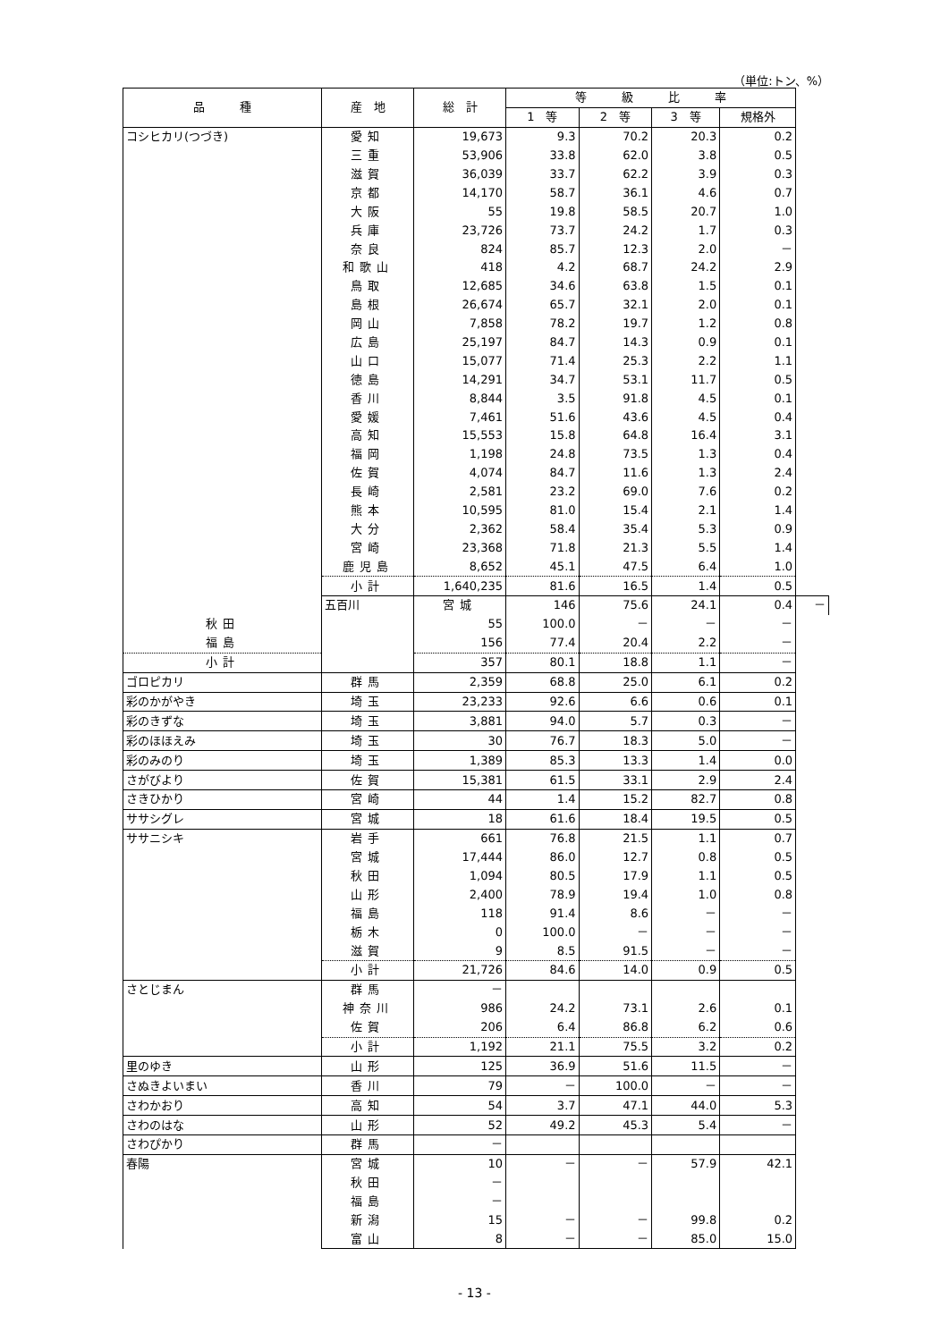（単位:トン、%）
| 品 種 | 産 地 | 総 計 | 等 級 比 率 | | | | |
| --- | --- | --- | --- | --- | --- | --- | --- |
| | | | 1 等 | 2 等 | 3 等 | 規格外 | |
| コシヒカリ(つづき) | 愛知 | 19,673 | 9.3 | 70.2 | 20.3 | 0.2 | |
| | 三重 | 53,906 | 33.8 | 62.0 | 3.8 | 0.5 | |
| | 滋賀 | 36,039 | 33.7 | 62.2 | 3.9 | 0.3 | |
| | 京都 | 14,170 | 58.7 | 36.1 | 4.6 | 0.7 | |
| | 大阪 | 55 | 19.8 | 58.5 | 20.7 | 1.0 | |
| | 兵庫 | 23,726 | 73.7 | 24.2 | 1.7 | 0.3 | |
| | 奈良 | 824 | 85.7 | 12.3 | 2.0 | － | |
| | 和歌山 | 418 | 4.2 | 68.7 | 24.2 | 2.9 | |
| | 鳥取 | 12,685 | 34.6 | 63.8 | 1.5 | 0.1 | |
| | 島根 | 26,674 | 65.7 | 32.1 | 2.0 | 0.1 | |
| | 岡山 | 7,858 | 78.2 | 19.7 | 1.2 | 0.8 | |
| | 広島 | 25,197 | 84.7 | 14.3 | 0.9 | 0.1 | |
| | 山口 | 15,077 | 71.4 | 25.3 | 2.2 | 1.1 | |
| | 徳島 | 14,291 | 34.7 | 53.1 | 11.7 | 0.5 | |
| | 香川 | 8,844 | 3.5 | 91.8 | 4.5 | 0.1 | |
| | 愛媛 | 7,461 | 51.6 | 43.6 | 4.5 | 0.4 | |
| | 高知 | 15,553 | 15.8 | 64.8 | 16.4 | 3.1 | |
| | 福岡 | 1,198 | 24.8 | 73.5 | 1.3 | 0.4 | |
| | 佐賀 | 4,074 | 84.7 | 11.6 | 1.3 | 2.4 | |
| | 長崎 | 2,581 | 23.2 | 69.0 | 7.6 | 0.2 | |
| | 熊本 | 10,595 | 81.0 | 15.4 | 2.1 | 1.4 | |
| | 大分 | 2,362 | 58.4 | 35.4 | 5.3 | 0.9 | |
| | 宮崎 | 23,368 | 71.8 | 21.3 | 5.5 | 1.4 | |
| | 鹿児島 | 8,652 | 45.1 | 47.5 | 6.4 | 1.0 | |
| | 小計 | 1,640,235 | 81.6 | 16.5 | 1.4 | 0.5 | |
| | 五百川 | 宮城 | 146 | 75.6 | 24.1 | 0.4 | － |
| 秋田 | | 55 | 100.0 | － | － | － | |
| 福島 | | 156 | 77.4 | 20.4 | 2.2 | － | |
| 小計 | | 357 | 80.1 | 18.8 | 1.1 | － | |
| ゴロピカリ | 群馬 | 2,359 | 68.8 | 25.0 | 6.1 | 0.2 | |
| 彩のかがやき | 埼玉 | 23,233 | 92.6 | 6.6 | 0.6 | 0.1 | |
| 彩のきずな | 埼玉 | 3,881 | 94.0 | 5.7 | 0.3 | － | |
| 彩のほほえみ | 埼玉 | 30 | 76.7 | 18.3 | 5.0 | － | |
| 彩のみのり | 埼玉 | 1,389 | 85.3 | 13.3 | 1.4 | 0.0 | |
| さがびより | 佐賀 | 15,381 | 61.5 | 33.1 | 2.9 | 2.4 | |
| さきひかり | 宮崎 | 44 | 1.4 | 15.2 | 82.7 | 0.8 | |
| ササシグレ | 宮城 | 18 | 61.6 | 18.4 | 19.5 | 0.5 | |
| ササニシキ | 岩手 | 661 | 76.8 | 21.5 | 1.1 | 0.7 | |
| | 宮城 | 17,444 | 86.0 | 12.7 | 0.8 | 0.5 | |
| | 秋田 | 1,094 | 80.5 | 17.9 | 1.1 | 0.5 | |
| | 山形 | 2,400 | 78.9 | 19.4 | 1.0 | 0.8 | |
| | 福島 | 118 | 91.4 | 8.6 | － | － | |
| | 栃木 | 0 | 100.0 | － | － | － | |
| | 滋賀 | 9 | 8.5 | 91.5 | － | － | |
| | 小計 | 21,726 | 84.6 | 14.0 | 0.9 | 0.5 | |
| さとじまん | 群馬 | － | | | | | |
| | 神奈川 | 986 | 24.2 | 73.1 | 2.6 | 0.1 | |
| | 佐賀 | 206 | 6.4 | 86.8 | 6.2 | 0.6 | |
| | 小計 | 1,192 | 21.1 | 75.5 | 3.2 | 0.2 | |
| 里のゆき | 山形 | 125 | 36.9 | 51.6 | 11.5 | － | |
| さぬきよいまい | 香川 | 79 | － | 100.0 | － | － | |
| さわかおり | 高知 | 54 | 3.7 | 47.1 | 44.0 | 5.3 | |
| さわのはな | 山形 | 52 | 49.2 | 45.3 | 5.4 | － | |
| さわぴかり | 群馬 | － | | | | | |
| 春陽 | 宮城 | 10 | － | － | 57.9 | 42.1 | |
| | 秋田 | － | | | | | |
| | 福島 | － | | | | | |
| | 新潟 | 15 | － | － | 99.8 | 0.2 | |
| | 富山 | 8 | － | － | 85.0 | 15.0 | |
- 13 -